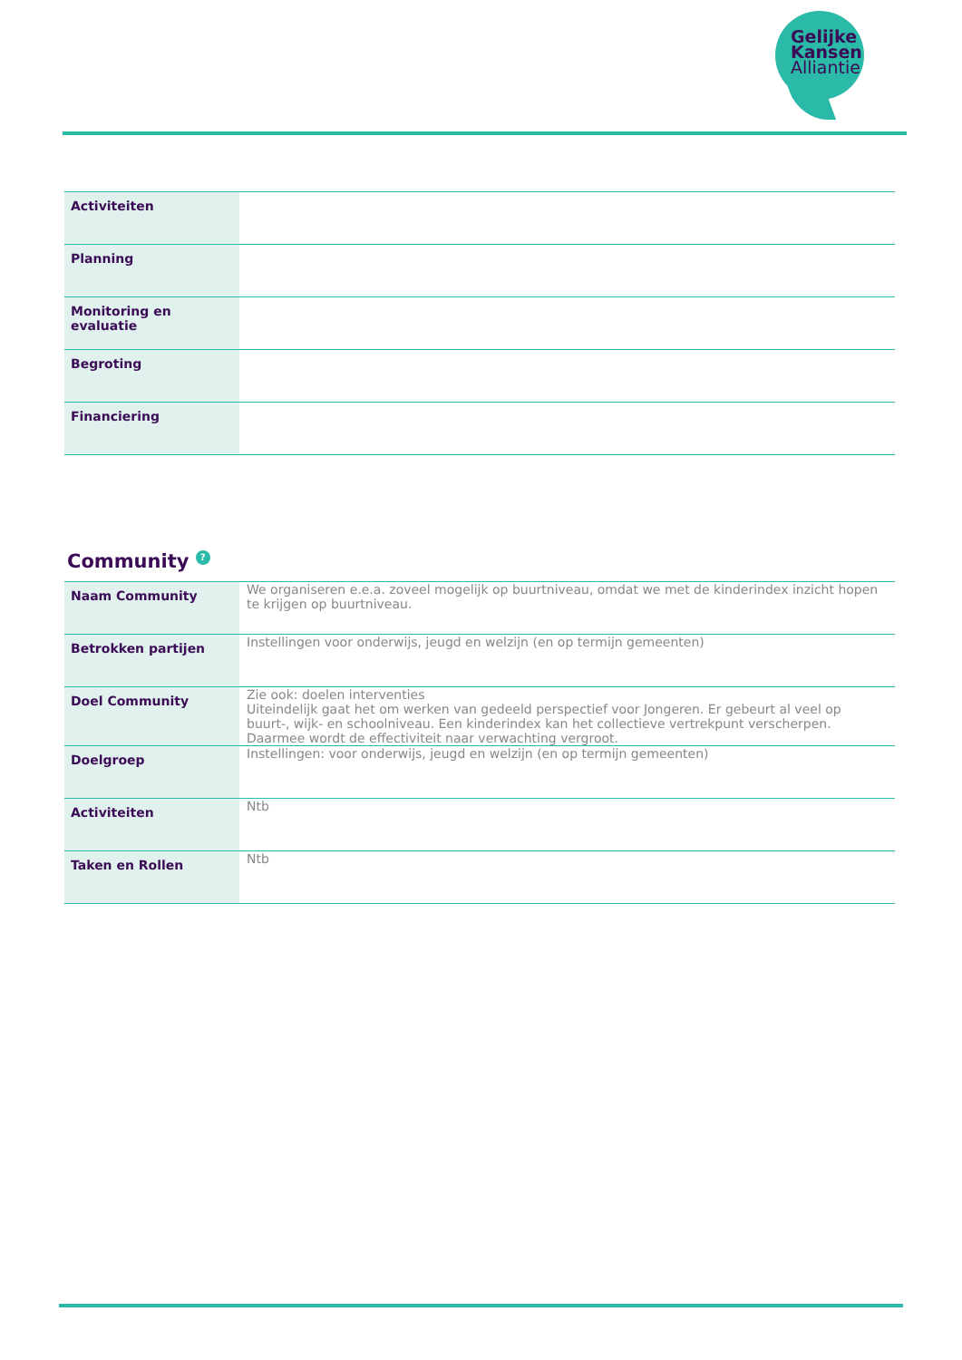Gelijke
Kansen
Alliantie
| Activiteiten | |
| Planning | |
| Monitoring en evaluatie | |
| Begroting | |
| Financiering | |
Community ?
| Naam Community | We organiseren e.e.a. zoveel mogelijk op buurtniveau, omdat we met de kinderindex inzicht hopen te krijgen op buurtniveau. |
| Betrokken partijen | Instellingen voor onderwijs, jeugd en welzijn (en op termijn gemeenten) |
| Doel Community | Zie ook: doelen interventies Uiteindelijk gaat het om werken van gedeeld perspectief voor Jongeren. Er gebeurt al veel op buurt-, wijk- en schoolniveau. Een kinderindex kan het collectieve vertrekpunt verscherpen. Daarmee wordt de effectiviteit naar verwachting vergroot. |
| Doelgroep | Instellingen: voor onderwijs, jeugd en welzijn (en op termijn gemeenten) |
| Activiteiten | Ntb |
| Taken en Rollen | Ntb |